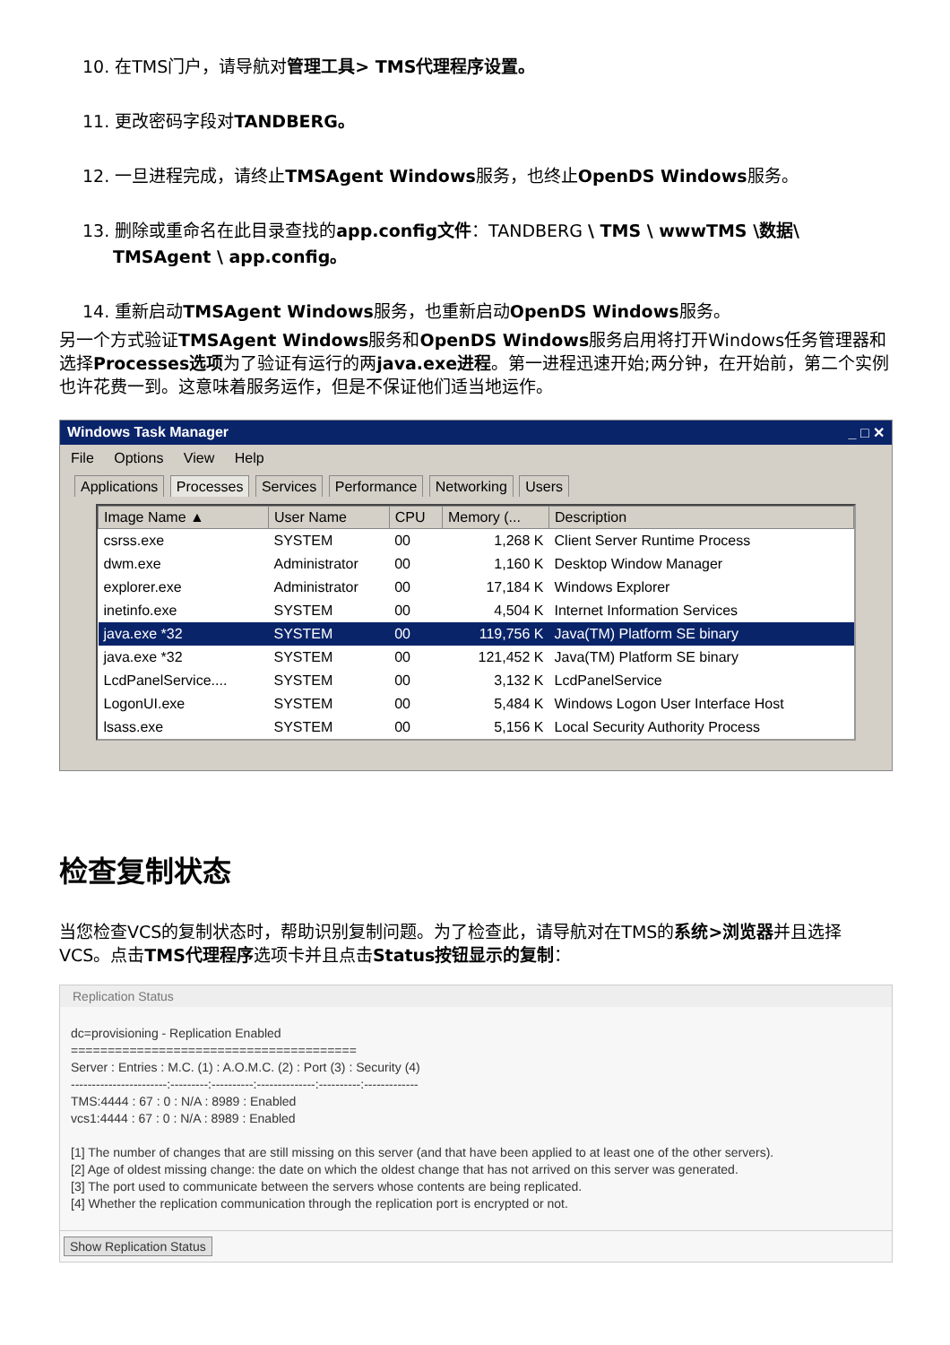10. 在TMS门户，请导航对管理工具> TMS代理程序设置。
11. 更改密码字段对TANDBERG。
12. 一旦进程完成，请终止TMSAgent Windows服务，也终止OpenDS Windows服务。
13. 删除或重命名在此目录查找的app.config文件：TANDBERG \ TMS \ wwwTMS \数据\
TMSAgent \ app.config。
14. 重新启动TMSAgent Windows服务，也重新启动OpenDS Windows服务。
另一个方式验证TMSAgent Windows服务和OpenDS Windows服务启用将打开Windows任务管理器和选择Processes选项为了验证有运行的两java.exe进程。第一进程迅速开始;两分钟，在开始前，第二个实例也许花费一到。这意味着服务运作，但是不保证他们适当地运作。
Windows Task Manager _ □ ✕
File Options View Help
Applications Processes Services Performance Networking Users
| Image Name ▲ | User Name | CPU | Memory (... | Description |
| --- | --- | --- | --- | --- |
| csrss.exe | SYSTEM | 00 | 1,268 K | Client Server Runtime Process |
| dwm.exe | Administrator | 00 | 1,160 K | Desktop Window Manager |
| explorer.exe | Administrator | 00 | 17,184 K | Windows Explorer |
| inetinfo.exe | SYSTEM | 00 | 4,504 K | Internet Information Services |
| java.exe *32 | SYSTEM | 00 | 119,756 K | Java(TM) Platform SE binary |
| java.exe *32 | SYSTEM | 00 | 121,452 K | Java(TM) Platform SE binary |
| LcdPanelService.... | SYSTEM | 00 | 3,132 K | LcdPanelService |
| LogonUI.exe | SYSTEM | 00 | 5,484 K | Windows Logon User Interface Host |
| lsass.exe | SYSTEM | 00 | 5,156 K | Local Security Authority Process |
检查复制状态
当您检查VCS的复制状态时，帮助识别复制问题。为了检查此，请导航对在TMS的系统>浏览器并且选择VCS。点击TMS代理程序选项卡并且点击Status按钮显示的复制：
Replication Status
dc=provisioning - Replication Enabled
=======================================
Server : Entries : M.C. (1) : A.O.M.C. (2) : Port (3) : Security (4)
-----------------------:---------:----------:--------------:----------:-------------
TMS:4444 : 67 : 0 : N/A : 8989 : Enabled
vcs1:4444 : 67 : 0 : N/A : 8989 : Enabled
[1] The number of changes that are still missing on this server (and that have been applied to at least one of the other servers).
[2] Age of oldest missing change: the date on which the oldest change that has not arrived on this server was generated.
[3] The port used to communicate between the servers whose contents are being replicated.
[4] Whether the replication communication through the replication port is encrypted or not.
Show Replication Status